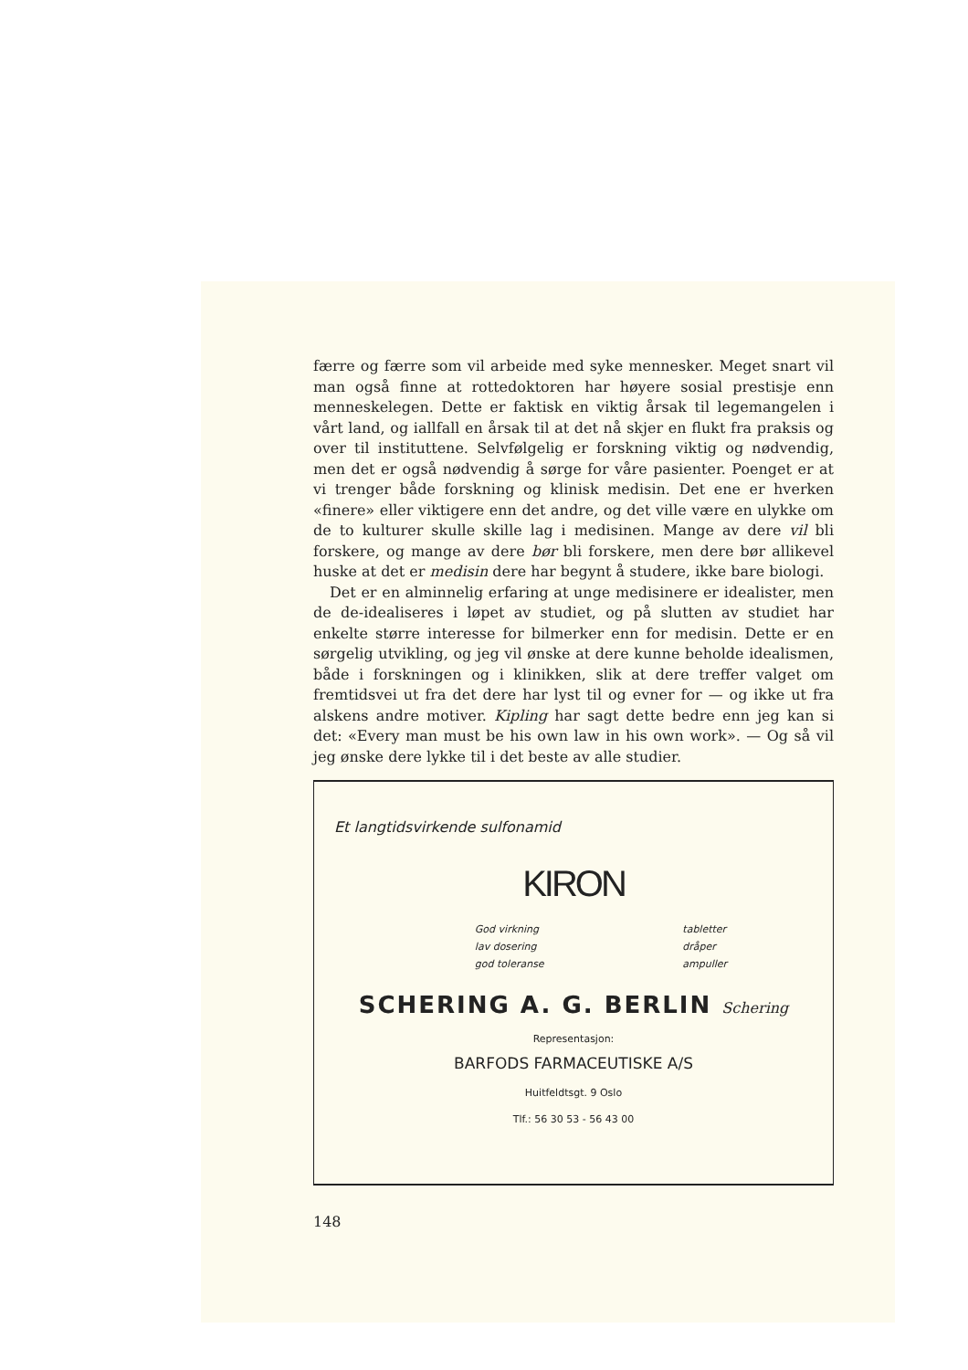færre og færre som vil arbeide med syke mennesker. Meget snart vil man også finne at rottedoktoren har høyere sosial prestisje enn menneskelegen. Dette er faktisk en viktig årsak til legemangelen i vårt land, og iallfall en årsak til at det nå skjer en flukt fra praksis og over til instituttene. Selvfølgelig er forskning viktig og nødvendig, men det er også nødvendig å sørge for våre pasienter. Poenget er at vi trenger både forskning og klinisk medisin. Det ene er hverken «finere» eller viktigere enn det andre, og det ville være en ulykke om de to kulturer skulle skille lag i medisinen. Mange av dere vil bli forskere, og mange av dere bør bli forskere, men dere bør allikevel huske at det er medisin dere har begynt å studere, ikke bare biologi.
Det er en alminnelig erfaring at unge medisinere er idealister, men de de-idealiseres i løpet av studiet, og på slutten av studiet har enkelte større interesse for bilmerker enn for medisin. Dette er en sørgelig utvikling, og jeg vil ønske at dere kunne beholde idealismen, både i forskningen og i klinikken, slik at dere treffer valget om fremtidsvei ut fra det dere har lyst til og evner for — og ikke ut fra alskens andre motiver. Kipling har sagt dette bedre enn jeg kan si det: «Every man must be his own law in his own work». — Og så vil jeg ønske dere lykke til i det beste av alle studier.
Et langtidsvirkende sulfonamid
KIRON
God virkning
lav dosering
god toleranse
tabletter
dråper
ampuller
SCHERING A. G. BERLIN Schering
Representasjon:
BARFODS FARMACEUTISKE A/S
Huitfeldtsgt. 9 Oslo
Tlf.: 56 30 53 - 56 43 00
148